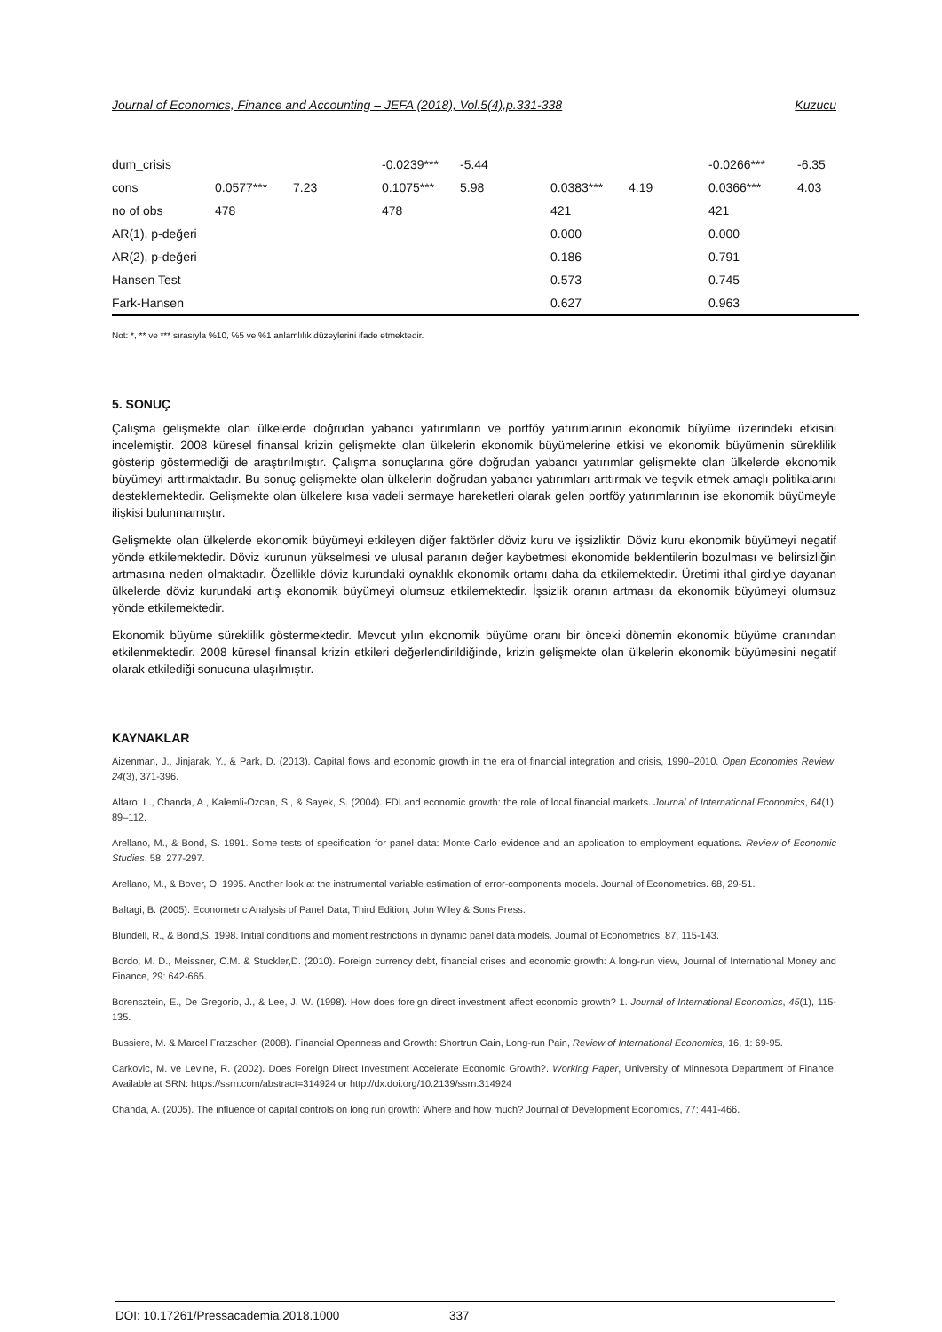Journal of Economics, Finance and Accounting – JEFA (2018), Vol.5(4),p.331-338 Kuzucu
| dum_crisis | | | -0.0239*** | -5.44 | | | -0.0266*** | -6.35 |
| cons | 0.0577*** | 7.23 | 0.1075*** | 5.98 | 0.0383*** | 4.19 | 0.0366*** | 4.03 |
| no of obs | 478 | | 478 | | 421 | | 421 | |
| AR(1), p-değeri | | | | | 0.000 | | 0.000 | |
| AR(2), p-değeri | | | | | 0.186 | | 0.791 | |
| Hansen Test | | | | | 0.573 | | 0.745 | |
| Fark-Hansen | | | | | 0.627 | | 0.963 | |
Not: *, ** ve *** sırasıyla %10, %5 ve %1 anlamlılık düzeylerini ifade etmektedir.
5. SONUÇ
Çalışma gelişmekte olan ülkelerde doğrudan yabancı yatırımların ve portföy yatırımlarının ekonomik büyüme üzerindeki etkisini incelemiştir. 2008 küresel finansal krizin gelişmekte olan ülkelerin ekonomik büyümelerine etkisi ve ekonomik büyümenin süreklilik gösterip göstermediği de araştırılmıştır. Çalışma sonuçlarına göre doğrudan yabancı yatırımlar gelişmekte olan ülkelerde ekonomik büyümeyi arttırmaktadır. Bu sonuç gelişmekte olan ülkelerin doğrudan yabancı yatırımları arttırmak ve teşvik etmek amaçlı politikalarını desteklemektedir. Gelişmekte olan ülkelere kısa vadeli sermaye hareketleri olarak gelen portföy yatırımlarının ise ekonomik büyümeyle ilişkisi bulunmamıştır.
Gelişmekte olan ülkelerde ekonomik büyümeyi etkileyen diğer faktörler döviz kuru ve işsizliktir. Döviz kuru ekonomik büyümeyi negatif yönde etkilemektedir. Döviz kurunun yükselmesi ve ulusal paranın değer kaybetmesi ekonomide beklentilerin bozulması ve belirsizliğin artmasına neden olmaktadır. Özellikle döviz kurundaki oynaklık ekonomik ortamı daha da etkilemektedir. Üretimi ithal girdiye dayanan ülkelerde döviz kurundaki artış ekonomik büyümeyi olumsuz etkilemektedir. İşsizlik oranın artması da ekonomik büyümeyi olumsuz yönde etkilemektedir.
Ekonomik büyüme süreklilik göstermektedir. Mevcut yılın ekonomik büyüme oranı bir önceki dönemin ekonomik büyüme oranından etkilenmektedir. 2008 küresel finansal krizin etkileri değerlendirildiğinde, krizin gelişmekte olan ülkelerin ekonomik büyümesini negatif olarak etkilediği sonucuna ulaşılmıştır.
KAYNAKLAR
Aizenman, J., Jinjarak, Y., & Park, D. (2013). Capital flows and economic growth in the era of financial integration and crisis, 1990–2010. Open Economies Review, 24(3), 371-396.
Alfaro, L., Chanda, A., Kalemli-Ozcan, S., & Sayek, S. (2004). FDI and economic growth: the role of local financial markets. Journal of International Economics, 64(1), 89–112.
Arellano, M., & Bond, S. 1991. Some tests of specification for panel data: Monte Carlo evidence and an application to employment equations. Review of Economic Studies. 58, 277-297.
Arellano, M., & Bover, O. 1995. Another look at the instrumental variable estimation of error-components models. Journal of Econometrics. 68, 29-51.
Baltagi, B. (2005). Econometric Analysis of Panel Data, Third Edition, John Wiley & Sons Press.
Blundell, R., & Bond,S. 1998. Initial conditions and moment restrictions in dynamic panel data models. Journal of Econometrics. 87, 115-143.
Bordo, M. D., Meissner, C.M. & Stuckler,D. (2010). Foreign currency debt, financial crises and economic growth: A long-run view, Journal of International Money and Finance, 29: 642-665.
Borensztein, E., De Gregorio, J., & Lee, J. W. (1998). How does foreign direct investment affect economic growth? 1. Journal of International Economics, 45(1), 115-135.
Bussiere, M. & Marcel Fratzscher. (2008). Financial Openness and Growth: Shortrun Gain, Long-run Pain, Review of International Economics, 16, 1: 69-95.
Carkovic, M. ve Levine, R. (2002). Does Foreign Direct Investment Accelerate Economic Growth?. Working Paper, University of Minnesota Department of Finance. Available at SRN: https://ssrn.com/abstract=314924 or http://dx.doi.org/10.2139/ssrn.314924
Chanda, A. (2005). The influence of capital controls on long run growth: Where and how much? Journal of Development Economics, 77: 441-466.
DOI: 10.17261/Pressacademia.2018.1000 337